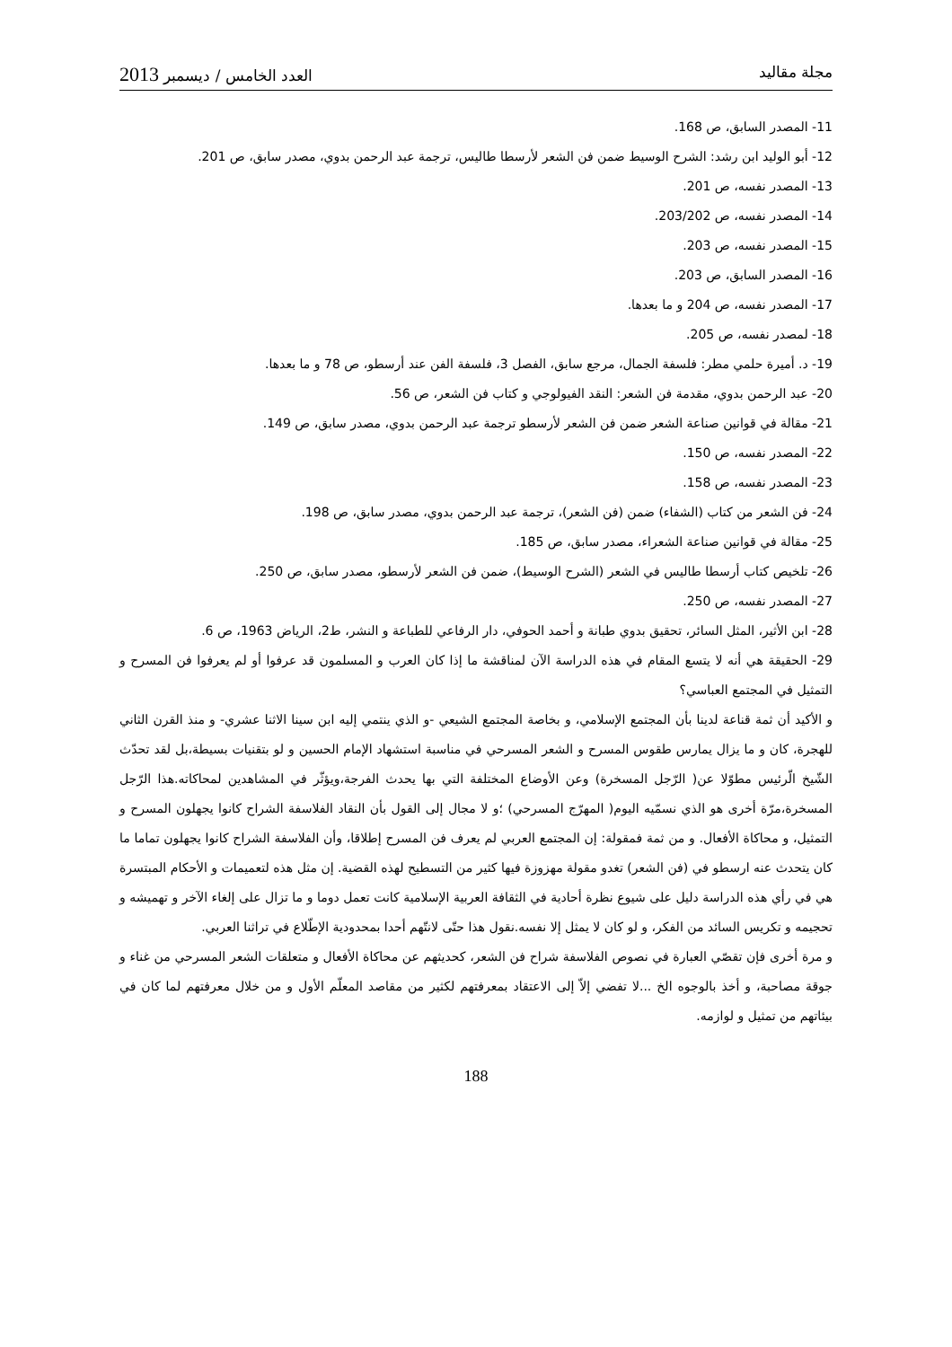مجلة مقاليد العدد الخامس / ديسمبر 2013
11- المصدر السابق، ص 168.
12- أبو الوليد ابن رشد: الشرح الوسيط ضمن فن الشعر لأرسطا طاليس، ترجمة عبد الرحمن بدوي، مصدر سابق، ص 201.
13- المصدر نفسه، ص 201.
14- المصدر نفسه، ص 203/202.
15- المصدر نفسه، ص 203.
16- المصدر السابق، ص 203.
17- المصدر نفسه، ص 204 و ما بعدها.
18- لمصدر نفسه، ص 205.
19- د. أميرة حلمي مطر: فلسفة الجمال، مرجع سابق، الفصل 3، فلسفة الفن عند أرسطو، ص 78 و ما بعدها.
20- عبد الرحمن بدوي، مقدمة فن الشعر: النقد الفيولوجي و كتاب فن الشعر، ص 56.
21- مقالة في قوانين صناعة الشعر ضمن فن الشعر لأرسطو ترجمة عبد الرحمن بدوي، مصدر سابق، ص 149.
22- المصدر نفسه، ص 150.
23- المصدر نفسه، ص 158.
24- فن الشعر من كتاب (الشفاء) ضمن (فن الشعر)، ترجمة عبد الرحمن بدوي، مصدر سابق، ص 198.
25- مقالة في قوانين صناعة الشعراء، مصدر سابق، ص 185.
26- تلخيص كتاب أرسطا طاليس في الشعر (الشرح الوسيط)، ضمن فن الشعر لأرسطو، مصدر سابق، ص 250.
27- المصدر نفسه، ص 250.
28- ابن الأثير، المثل السائر، تحقيق بدوي طبانة و أحمد الحوفي، دار الرفاعي للطباعة و النشر، ط2، الرياض 1963، ص 6.
29- الحقيقة هي أنه لا يتسع المقام في هذه الدراسة الآن لمناقشة ما إذا كان العرب و المسلمون قد عرفوا أو لم يعرفوا فن المسرح و التمثيل في المجتمع العباسي؟
و الأكيد أن ثمة قناعة لدينا بأن المجتمع الإسلامي، و بخاصة المجتمع الشيعي -و الذي ينتمي إليه ابن سينا الاثنا عشري- و منذ القرن الثاني للهجرة، كان و ما يزال يمارس طقوس المسرح و الشعر المسرحي في مناسبة استشهاد الإمام الحسين و لو بتقنيات بسيطة،بل لقد تحدّث الشّيخ الّرئيس مطوّلا عن( الرّجل المسخرة) وعن الأوضاع المختلفة التي بها يحدث الفرجة،ويؤثّر في المشاهدين لمحاكاته.هذا الرّجل المسخرة،مرّة أخرى هو الذي نسمّيه اليوم( المهرّج المسرحي) ؛و لا مجال إلى القول بأن النقاد الفلاسفة الشراح كانوا يجهلون المسرح و التمثيل، و محاكاة الأفعال. و من ثمة فمقولة: إن المجتمع العربي لم يعرف فن المسرح إطلاقا، وأن الفلاسفة الشراح كانوا يجهلون تماما ما كان يتحدث عنه ارسطو في (فن الشعر) تغدو مقولة مهزوزة فيها كثير من التسطيح لهذه القضية. إن مثل هذه لتعميمات و الأحكام المبتسرة هي في رأي هذه الدراسة دليل على شيوع نظرة أحادية في الثقافة العربية الإسلامية كانت تعمل دوما و ما تزال على إلغاء الآخر و تهميشه و تحجيمه و تكريس السائد من الفكر، و لو كان لا يمثل إلا نفسه.نقول هذا حتّى لانتّهم أحدا بمحدودية الإطّلاع في تراثنا العربي.
و مرة أخرى فإن تقصّي العبارة في نصوص الفلاسفة شراح فن الشعر، كحديثهم عن محاكاة الأفعال و متعلقات الشعر المسرحي من غناء و جوقة مصاحبة، و أخذ بالوجوه الخ ...لا تفضي إلاّ إلى الاعتقاد بمعرفتهم لكثير من مقاصد المعلّم الأول و من خلال معرفتهم لما كان في بيئاتهم من تمثيل و لوازمه.
188